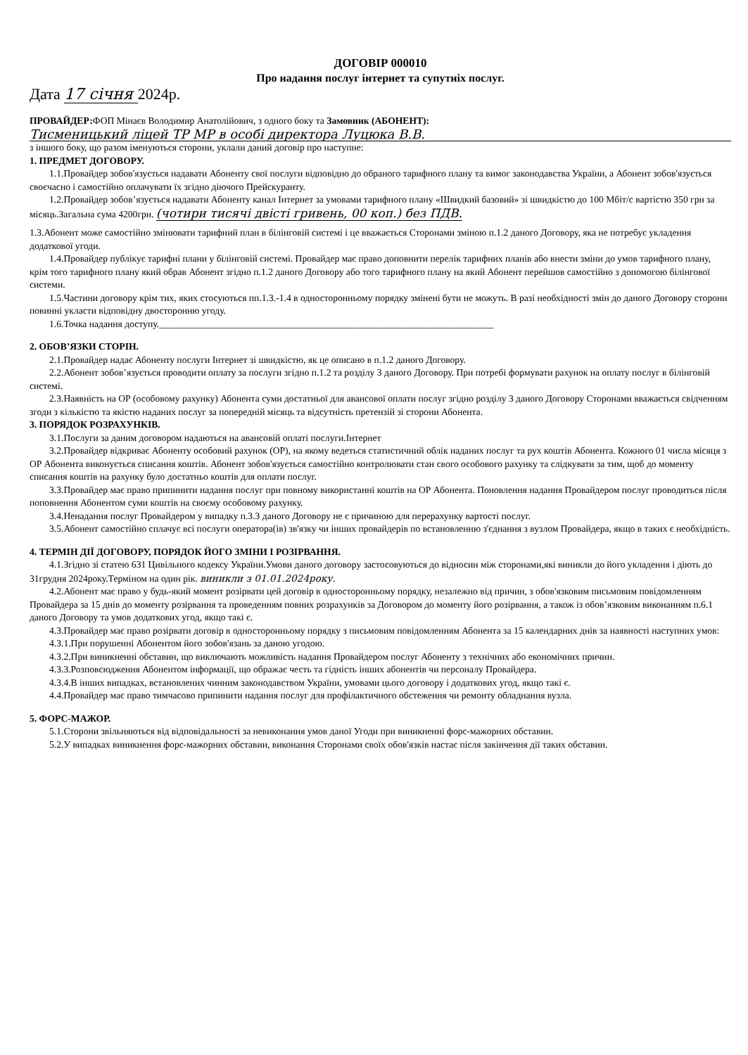ДОГОВІР 000010
Про надання послуг інтернет та супутніх послуг.
Дата 17 січня 2024р.
ПРОВАЙДЕР: ФОП Мінаєв Володимир Анатолійович, з одного боку та Замовник (АБОНЕНТ):
Тисменицький ліцей ТР МР в особі директора Луцюка В.В.
з іншого боку, що разом іменуються сторони, уклали даний договір про наступне:
1. ПРЕДМЕТ ДОГОВОРУ.
1.1.Провайдер зобов'язується надавати Абоненту свої послуги відповідно до обраного тарифного плану та вимог законодавства України, а Абонент зобов'язується своєчасно і самостійно оплачувати їх згідно діючого Прейскуранту.
1.2.Провайдер зобов’язується надавати Абоненту канал Інтернет за умовами тарифного плану «Швидкий базовий» зі швидкістю до 100 Мбіт/с вартістю 350 грн за місяць.Загальна сума 4200грн. (чотири тисячі двісті гривень, 00 коп.) без ПДВ.
1.3.Абонент може самостійно змінювати тарифний план в білінговій системі і це вважається Сторонами зміною п.1.2 даного Договору, яка не потребує укладення додаткової угоди.
1.4.Провайдер публікує тарифні плани у білінговій системі. Провайдер має право доповнити перелік тарифних планів або внести зміни до умов тарифного плану, крім того тарифного плану який обрав Абонент згідно п.1.2 даного Договору або того тарифного плану на який Абонент перейшов самостійно з допомогою білінгової системи.
1.5.Частини договору крім тих, яких стосуються пп.1.3.-1.4 в односторонньому порядку змінені бути не можуть. В разі необхідності змін до даного Договору сторони повинні укласти відповідну двосторонню угоду.
1.6.Точка надання доступу.______________________________________________________________________
2. ОБОВ’ЯЗКИ СТОРІН.
2.1.Провайдер надає Абоненту послуги Інтернет зі швидкістю, як це описано в п.1.2 даного Договору.
2.2.Абонент зобов’язується проводити оплату за послуги згідно п.1.2 та розділу 3 даного Договору. При потребі формувати рахунок на оплату послуг в білінговій системі.
2.3.Наявність на ОР (особовому рахунку) Абонента суми достатньої для авансової оплати послуг згідно розділу 3 даного Договору Сторонами вважається свідченням згоди з кількістю та якістю наданих послуг за попередній місяць та відсутність претензій зі сторони Абонента.
3. ПОРЯДОК РОЗРАХУНКІВ.
3.1.Послуги за даним договором надаються на авансовій оплаті послуги.Інтернет
3.2.Провайдер відкриває Абоненту особовий рахунок (ОР), на якому ведеться статистичний облік наданих послуг та рух коштів Абонента. Кожного 01 числа місяця з ОР Абонента виконується списання коштів. Абонент зобов'язується самостійно контролювати стан свого особового рахунку та слідкувати за тим, щоб до моменту списання коштів на рахунку було достатньо коштів для оплати послуг.
3.3.Провайдер має право припинити надання послуг при повному використанні коштів на ОР Абонента. Поновлення надання Провайдером послуг проводиться після поповнення Абонентом суми коштів на своєму особовому рахунку.
3.4.Ненадання послуг Провайдером у випадку п.3.3 даного Договору не є причиною для перерахунку вартості послуг.
3.5.Абонент самостійно сплачує всі послуги оператора(ів) зв'язку чи інших провайдерів по встановленню з'єднання з вузлом Провайдера, якщо в таких є необхідність.
4. ТЕРМІН ДІЇ ДОГОВОРУ, ПОРЯДОК ЙОГО ЗМІНИ І РОЗІРВАННЯ.
4.1.Згідно зі статею 631 Цивільного кодексу України.Умови даного договору застосовуються до відносин між сторонами,які виникли до його укладення і діють до 31грудня 2024року.Терміном на один рік. виникли з 01.01.2024року.
4.2.Абонент має право у будь-який момент розірвати цей договір в односторонньому порядку, незалежно від причин, з обов'язковим письмовим повідомленням Провайдера за 15 днів до моменту розірвання та проведенням повних розрахунків за Договором до моменту його розірвання, а також із обов’язковим виконанням п.6.1 даного Договору та умов додаткових угод, якщо такі є.
4.3.Провайдер має право розірвати договір в односторонньому порядку з письмовим повідомленням Абонента за 15 календарних днів за наявності наступних умов:
4.3.1.При порушенні Абонентом його зобов'язань за даною угодою.
4.3.2.При виникненні обставин, що виключають можливість надання Провайдером послуг Абоненту з технічних або економічних причин.
4.3.3.Розповсюдження Абонентом інформації, що ображає честь та гідність інших абонентів чи персоналу Провайдера.
4.3.4.В інших випадках, встановлених чинним законодавством України, умовами цього договору і додаткових угод, якщо такі є.
4.4.Провайдер має право тимчасово припинити надання послуг для профілактичного обстеження чи ремонту обладнання вузла.
5. ФОРС-МАЖОР.
5.1.Сторони звільняються від відповідальності за невиконання умов даної Угоди при виникненні форс-мажорних обставин.
5.2.У випадках виникнення форс-мажорних обставин, виконання Сторонами своїх обов'язків настає після закінчення дії таких обставин.